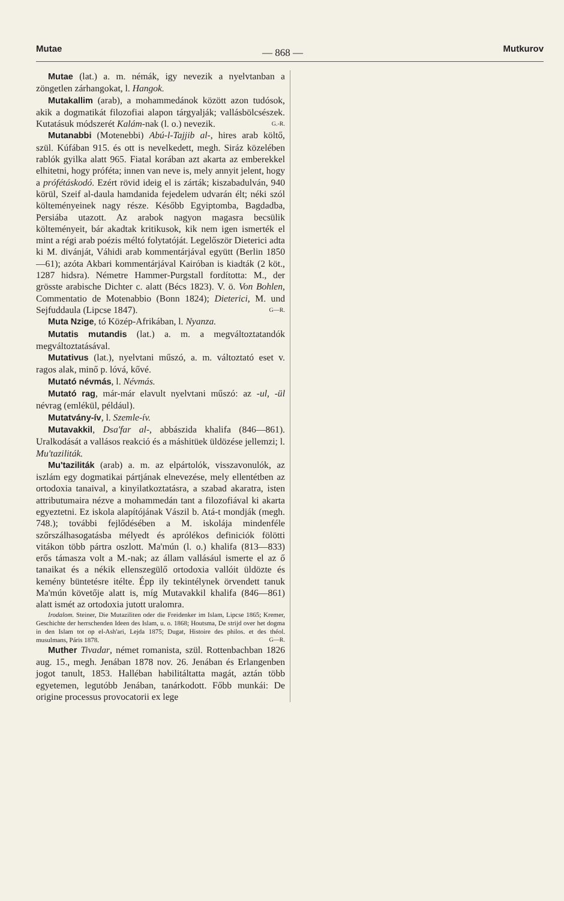Mutae — 868 — Mutkurov
Mutae (lat.) a. m. némák, igy nevezik a nyelvtanban a zöngetlen zárhangokat, l. Hangok.
Mutakallim (arab), a mohammedánok között azon tudósok, akik a dogmatikát filozofiai alapon tárgyalják; vallásbölcsészek. Kutatásuk módszerét Kalám-nak (l. o.) nevezik. G.-R.
Mutanabbi (Motenebbi) Abú-l-Tajjib al-, hires arab költő, szül. Kúfában 915. és ott is nevelkedett, megh. Siráz közelében rablók gyilka alatt 965. Fiatal korában azt akarta az emberekkel elhitetni, hogy próféta; innen van neve is, mely annyit jelent, hogy a prófétáskodó. Ezért rövid ideig el is zárták; kiszabadulván, 940 körül, Szeif al-daula hamdanida fejedelem udvarán élt; néki szól költeményeinek nagy része. Később Egyiptomba, Bagdadba, Persiába utazott. Az arabok nagyon magasra becsülik költeményeit, bár akadtak kritikusok, kik nem igen ismerték el mint a régi arab poézis méltó folytatóját. Legelőször Dieterici adta ki M. divánját, Váhidi arab kommentárjával együtt (Berlin 1850—61); azóta Akbari kommentárjával Kairóban is kiadták (2 köt., 1287 hidsra). Németre Hammer-Purgstall fordította: M., der grösste arabische Dichter c. alatt (Bécs 1823). V. ö. Von Bohlen, Commentatio de Motenabbio (Bonn 1824); Dieterici, M. und Sejfuddaula (Lipcse 1847). G—R.
Muta Nzige, tó Közép-Afrikában, l. Nyanza.
Mutatis mutandis (lat.) a. m. a megváltoztatandók megváltoztatásával.
Mutativus (lat.), nyelvtani műszó, a. m. változtató eset v. ragos alak, minő p. lóvá, kővé.
Mutató névmás, l. Névmás.
Mutató rag, már-már elavult nyelvtani műszó: az -ul, -ül névrag (emlékül, például).
Mutatvány-ív, l. Szemle-ív.
Mutavakkil, Dsa'far al-, abbászida khalifa (846—861). Uralkodását a vallásos reakció és a máshitüek üldözése jellemzi; l. Mu'taziliták.
Mu'taziliták (arab) a. m. az elpártolók, visszavonulók, az iszlám egy dogmatikai pártjának elnevezése, mely ellentétben az ortodoxia tanaival, a kinyilatkoztatásra, a szabad akaratra, isten attributumaira nézve a mohammedán tant a filozofiával ki akarta egyeztetni. Ez iskola alapítójának Vászil b. Atá-t mondják (megh. 748.); további fejlődésében a M. iskolája mindenféle szőrszálhasogatásba mélyedt és aprólékos definiciók fölötti vitákon több pártra oszlott. Ma'mún (l. o.) khalifa (813—833) erős támasza volt a M.-nak; az állam vallásául ismerte el az ő tanaikat és a nékik ellenszegülő ortodoxia vallóit üldözte és kemény büntetésre itélte. Épp ily tekintélynek örvendett tanuk Ma'mún követője alatt is, míg Mutavakkil khalifa (846—861) alatt ismét az ortodoxia jutott uralomra.
Irodalom. Steiner, Die Mutaziliten oder die Freidenker im Islam, Lipcse 1865; Kremer, Geschichte der herrschenden Ideen des Islam, u. o. 1868; Houtsma, De strijd over het dogma in den Islam tot op el-Ash'ari, Lejda 1875; Dugat, Histoire des philos. et des théol. musulmans, Páris 1878. G—R.
Muther Tivadar, német romanista, szül. Rottenbachban 1826 aug. 15., megh. Jenában 1878 nov. 26. Jenában és Erlangenben jogot tanult, 1853. Halléban habilitáltatta magát, aztán több egyetemen, legutóbb Jenában, tanárkodott. Főbb munkái: De origine processus provocatorii ex lege